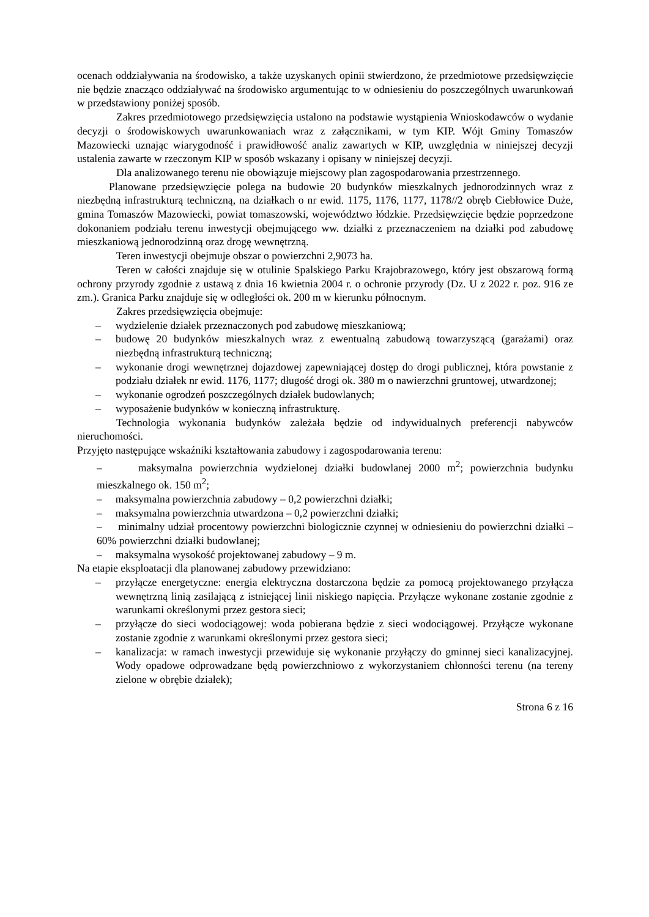ocenach oddziaływania na środowisko, a także uzyskanych opinii stwierdzono, że przedmiotowe przedsięwzięcie nie będzie znacząco oddziaływać na środowisko argumentując to w odniesieniu do poszczególnych uwarunkowań w przedstawiony poniżej sposób.
Zakres przedmiotowego przedsięwzięcia ustalono na podstawie wystąpienia Wnioskodawców o wydanie decyzji o środowiskowych uwarunkowaniach wraz z załącznikami, w tym KIP. Wójt Gminy Tomaszów Mazowiecki uznając wiarygodność i prawidłowość analiz zawartych w KIP, uwzględnia w niniejszej decyzji ustalenia zawarte w rzeczonym KIP w sposób wskazany i opisany w niniejszej decyzji.
Dla analizowanego terenu nie obowiązuje miejscowy plan zagospodarowania przestrzennego.
Planowane przedsięwzięcie polega na budowie 20 budynków mieszkalnych jednorodzinnych wraz z niezbędną infrastrukturą techniczną, na działkach o nr ewid. 1175, 1176, 1177, 1178//2 obręb Ciebłowice Duże, gmina Tomaszów Mazowiecki, powiat tomaszowski, województwo łódzkie. Przedsięwzięcie będzie poprzedzone dokonaniem podziału terenu inwestycji obejmującego ww. działki z przeznaczeniem na działki pod zabudowę mieszkaniową jednorodzinną oraz drogę wewnętrzną.
Teren inwestycji obejmuje obszar o powierzchni 2,9073 ha.
Teren w całości znajduje się w otulinie Spalskiego Parku Krajobrazowego, który jest obszarową formą ochrony przyrody zgodnie z ustawą z dnia 16 kwietnia 2004 r. o ochronie przyrody (Dz. U z 2022 r. poz. 916 ze zm.). Granica Parku znajduje się w odległości ok. 200 m w kierunku północnym.
Zakres przedsięwzięcia obejmuje:
– wydzielenie działek przeznaczonych pod zabudowę mieszkaniową;
– budowę 20 budynków mieszkalnych wraz z ewentualną zabudową towarzyszącą (garażami) oraz niezbędną infrastrukturą techniczną;
– wykonanie drogi wewnętrznej dojazdowej zapewniającej dostęp do drogi publicznej, która powstanie z podziału działek nr ewid. 1176, 1177; długość drogi ok. 380 m o nawierzchni gruntowej, utwardzonej;
– wykonanie ogrodzeń poszczególnych działek budowlanych;
– wyposażenie budynków w konieczną infrastrukturę.
Technologia wykonania budynków zależała będzie od indywidualnych preferencji nabywców nieruchomości.
Przyjęto następujące wskaźniki kształtowania zabudowy i zagospodarowania terenu:
– maksymalna powierzchnia wydzielonej działki budowlanej 2000 m<sup>2</sup>; powierzchnia budynku mieszkalnego ok. 150 m<sup>2</sup>;
– maksymalna powierzchnia zabudowy – 0,2 powierzchni działki;
– maksymalna powierzchnia utwardzona – 0,2 powierzchni działki;
– minimalny udział procentowy powierzchni biologicznie czynnej w odniesieniu do powierzchni działki – 60% powierzchni działki budowlanej;
– maksymalna wysokość projektowanej zabudowy – 9 m.
Na etapie eksploatacji dla planowanej zabudowy przewidziano:
– przyłącze energetyczne: energia elektryczna dostarczona będzie za pomocą projektowanego przyłącza wewnętrzną linią zasilającą z istniejącej linii niskiego napięcia. Przyłącze wykonane zostanie zgodnie z warunkami określonymi przez gestora sieci;
– przyłącze do sieci wodociągowej: woda pobierana będzie z sieci wodociągowej. Przyłącze wykonane zostanie zgodnie z warunkami określonymi przez gestora sieci;
– kanalizacja: w ramach inwestycji przewiduje się wykonanie przyłączy do gminnej sieci kanalizacyjnej. Wody opadowe odprowadzane będą powierzchniowo z wykorzystaniem chłonności terenu (na tereny zielone w obrębie działek);
Strona 6 z 16